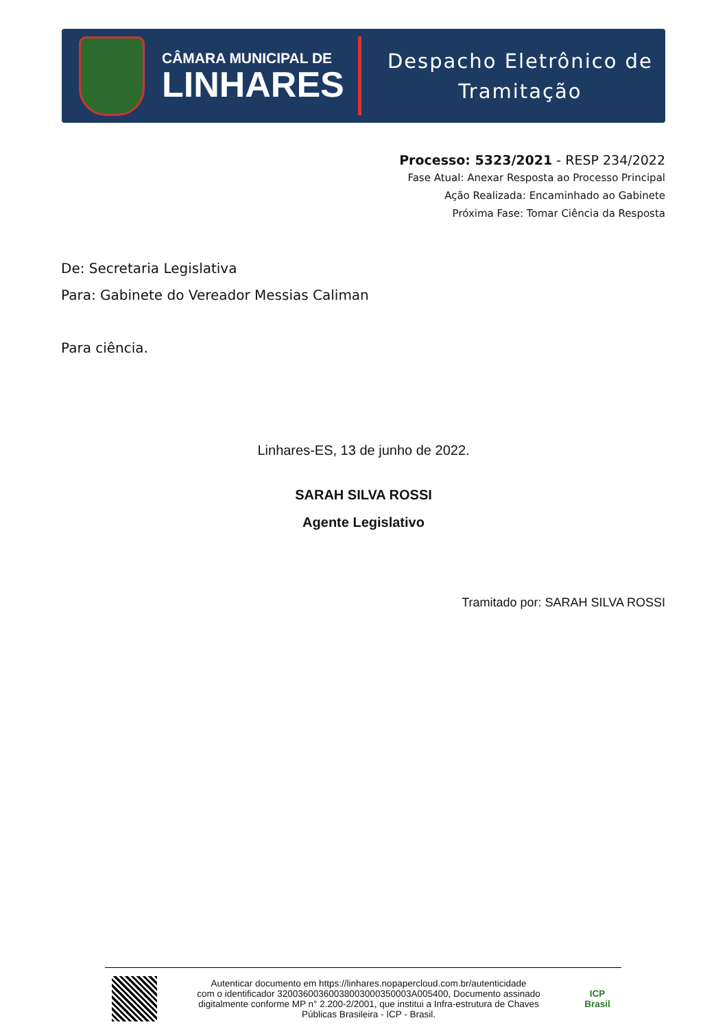CÂMARA MUNICIPAL DE
LINHARES
Despacho Eletrônico de
Tramitação
Processo: 5323/2021 - RESP 234/2022
Fase Atual: Anexar Resposta ao Processo Principal
Ação Realizada: Encaminhado ao Gabinete
Próxima Fase: Tomar Ciência da Resposta
De: Secretaria Legislativa
Para: Gabinete do Vereador Messias Caliman
Para ciência.
Linhares-ES, 13 de junho de 2022.
SARAH SILVA ROSSI
Agente Legislativo
Tramitado por: SARAH SILVA ROSSI
Autenticar documento em https://linhares.nopapercloud.com.br/autenticidade
com o identificador 32003600360038003000350003A005400, Documento assinado
digitalmente conforme MP n° 2.200-2/2001, que institui a Infra-estrutura de Chaves
Públicas Brasileira - ICP - Brasil.
ICP
Brasil